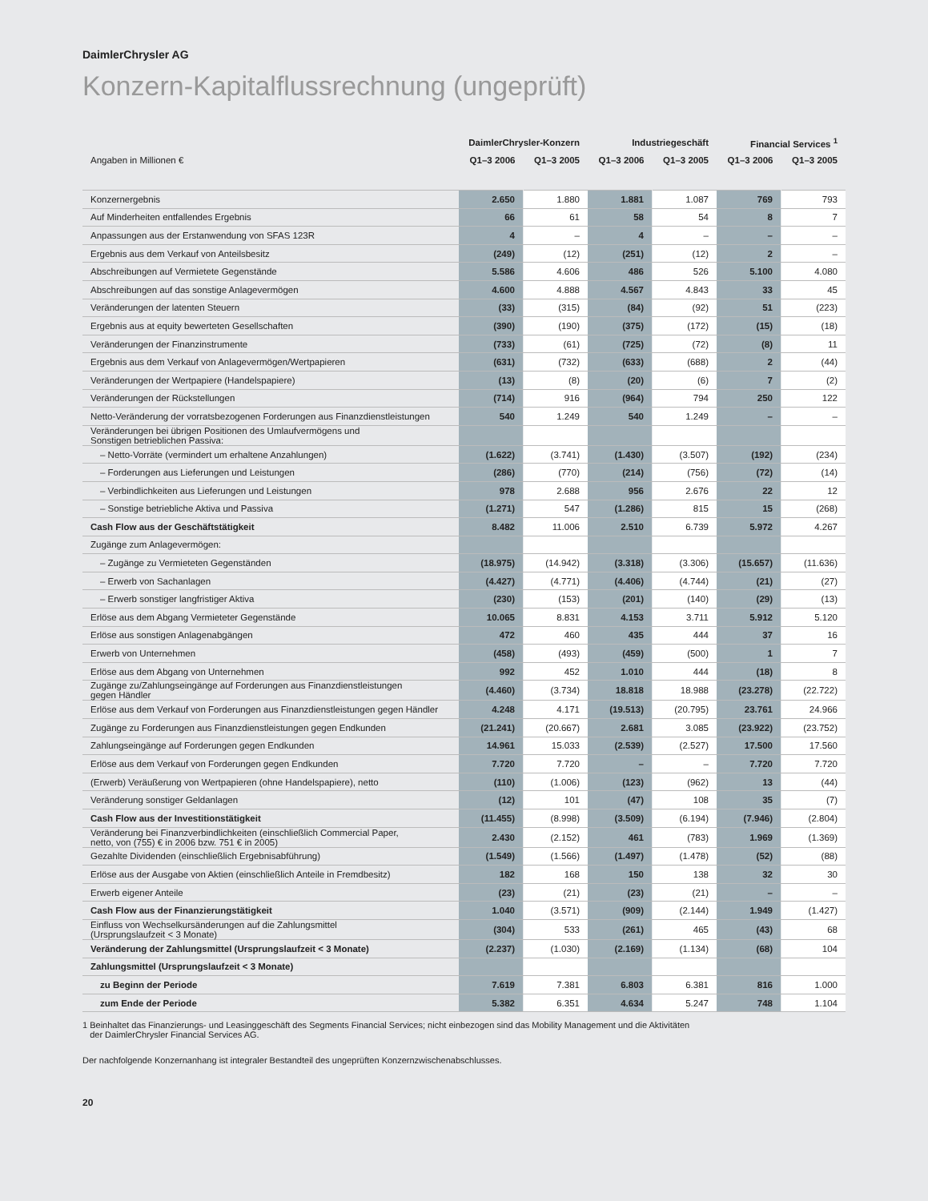DaimlerChrysler AG
Konzern-Kapitalflussrechnung (ungeprüft)
| | DaimlerChrysler-Konzern | | Industriegeschäft | | Financial Services <sup>1</sup> | |
| --- | --- | --- | --- | --- | --- | --- |
| Angaben in Millionen € | Q1–3 2006 | Q1–3 2005 | Q1–3 2006 | Q1–3 2005 | Q1–3 2006 | Q1–3 2005 |
| Konzernergebnis | 2.650 | 1.880 | 1.881 | 1.087 | 769 | 793 |
| Auf Minderheiten entfallendes Ergebnis | 66 | 61 | 58 | 54 | 8 | 7 |
| Anpassungen aus der Erstanwendung von SFAS 123R | 4 | – | 4 | – | – | – |
| Ergebnis aus dem Verkauf von Anteilsbesitz | (249) | (12) | (251) | (12) | 2 | – |
| Abschreibungen auf Vermietete Gegenstände | 5.586 | 4.606 | 486 | 526 | 5.100 | 4.080 |
| Abschreibungen auf das sonstige Anlagevermögen | 4.600 | 4.888 | 4.567 | 4.843 | 33 | 45 |
| Veränderungen der latenten Steuern | (33) | (315) | (84) | (92) | 51 | (223) |
| Ergebnis aus at equity bewerteten Gesellschaften | (390) | (190) | (375) | (172) | (15) | (18) |
| Veränderungen der Finanzinstrumente | (733) | (61) | (725) | (72) | (8) | 11 |
| Ergebnis aus dem Verkauf von Anlagevermögen/Wertpapieren | (631) | (732) | (633) | (688) | 2 | (44) |
| Veränderungen der Wertpapiere (Handelspapiere) | (13) | (8) | (20) | (6) | 7 | (2) |
| Veränderungen der Rückstellungen | (714) | 916 | (964) | 794 | 250 | 122 |
| Netto-Veränderung der vorratsbezogenen Forderungen aus Finanzdienstleistungen | 540 | 1.249 | 540 | 1.249 | – | – |
| Veränderungen bei übrigen Positionen des Umlaufvermögens und Sonstigen betrieblichen Passiva: | | | | | | |
| – Netto-Vorräte (vermindert um erhaltene Anzahlungen) | (1.622) | (3.741) | (1.430) | (3.507) | (192) | (234) |
| – Forderungen aus Lieferungen und Leistungen | (286) | (770) | (214) | (756) | (72) | (14) |
| – Verbindlichkeiten aus Lieferungen und Leistungen | 978 | 2.688 | 956 | 2.676 | 22 | 12 |
| – Sonstige betriebliche Aktiva und Passiva | (1.271) | 547 | (1.286) | 815 | 15 | (268) |
| Cash Flow aus der Geschäftstätigkeit | 8.482 | 11.006 | 2.510 | 6.739 | 5.972 | 4.267 |
| Zugänge zum Anlagevermögen: | | | | | | |
| – Zugänge zu Vermieteten Gegenständen | (18.975) | (14.942) | (3.318) | (3.306) | (15.657) | (11.636) |
| – Erwerb von Sachanlagen | (4.427) | (4.771) | (4.406) | (4.744) | (21) | (27) |
| – Erwerb sonstiger langfristiger Aktiva | (230) | (153) | (201) | (140) | (29) | (13) |
| Erlöse aus dem Abgang Vermieteter Gegenstände | 10.065 | 8.831 | 4.153 | 3.711 | 5.912 | 5.120 |
| Erlöse aus sonstigen Anlagenabgängen | 472 | 460 | 435 | 444 | 37 | 16 |
| Erwerb von Unternehmen | (458) | (493) | (459) | (500) | 1 | 7 |
| Erlöse aus dem Abgang von Unternehmen | 992 | 452 | 1.010 | 444 | (18) | 8 |
| Zugänge zu/Zahlungseingänge auf Forderungen aus Finanzdienstleistungen gegen Händler | (4.460) | (3.734) | 18.818 | 18.988 | (23.278) | (22.722) |
| Erlöse aus dem Verkauf von Forderungen aus Finanzdienstleistungen gegen Händler | 4.248 | 4.171 | (19.513) | (20.795) | 23.761 | 24.966 |
| Zugänge zu Forderungen aus Finanzdienstleistungen gegen Endkunden | (21.241) | (20.667) | 2.681 | 3.085 | (23.922) | (23.752) |
| Zahlungseingänge auf Forderungen gegen Endkunden | 14.961 | 15.033 | (2.539) | (2.527) | 17.500 | 17.560 |
| Erlöse aus dem Verkauf von Forderungen gegen Endkunden | 7.720 | 7.720 | – | – | 7.720 | 7.720 |
| (Erwerb) Veräußerung von Wertpapieren (ohne Handelspapiere), netto | (110) | (1.006) | (123) | (962) | 13 | (44) |
| Veränderung sonstiger Geldanlagen | (12) | 101 | (47) | 108 | 35 | (7) |
| Cash Flow aus der Investitionstätigkeit | (11.455) | (8.998) | (3.509) | (6.194) | (7.946) | (2.804) |
| Veränderung bei Finanzverbindlichkeiten (einschließlich Commercial Paper, netto, von (755) € in 2006 bzw. 751 € in 2005) | 2.430 | (2.152) | 461 | (783) | 1.969 | (1.369) |
| Gezahlte Dividenden (einschließlich Ergebnisabführung) | (1.549) | (1.566) | (1.497) | (1.478) | (52) | (88) |
| Erlöse aus der Ausgabe von Aktien (einschließlich Anteile in Fremdbesitz) | 182 | 168 | 150 | 138 | 32 | 30 |
| Erwerb eigener Anteile | (23) | (21) | (23) | (21) | – | – |
| Cash Flow aus der Finanzierungstätigkeit | 1.040 | (3.571) | (909) | (2.144) | 1.949 | (1.427) |
| Einfluss von Wechselkursänderungen auf die Zahlungsmittel (Ursprungslaufzeit < 3 Monate) | (304) | 533 | (261) | 465 | (43) | 68 |
| Veränderung der Zahlungsmittel (Ursprungslaufzeit < 3 Monate) | (2.237) | (1.030) | (2.169) | (1.134) | (68) | 104 |
| Zahlungsmittel (Ursprungslaufzeit < 3 Monate) | | | | | | |
| zu Beginn der Periode | 7.619 | 7.381 | 6.803 | 6.381 | 816 | 1.000 |
| zum Ende der Periode | 5.382 | 6.351 | 4.634 | 5.247 | 748 | 1.104 |
1 Beinhaltet das Finanzierungs- und Leasinggeschäft des Segments Financial Services; nicht einbezogen sind das Mobility Management und die Aktivitäten
der DaimlerChrysler Financial Services AG.
Der nachfolgende Konzernanhang ist integraler Bestandteil des ungeprüften Konzernzwischenabschlusses.
20